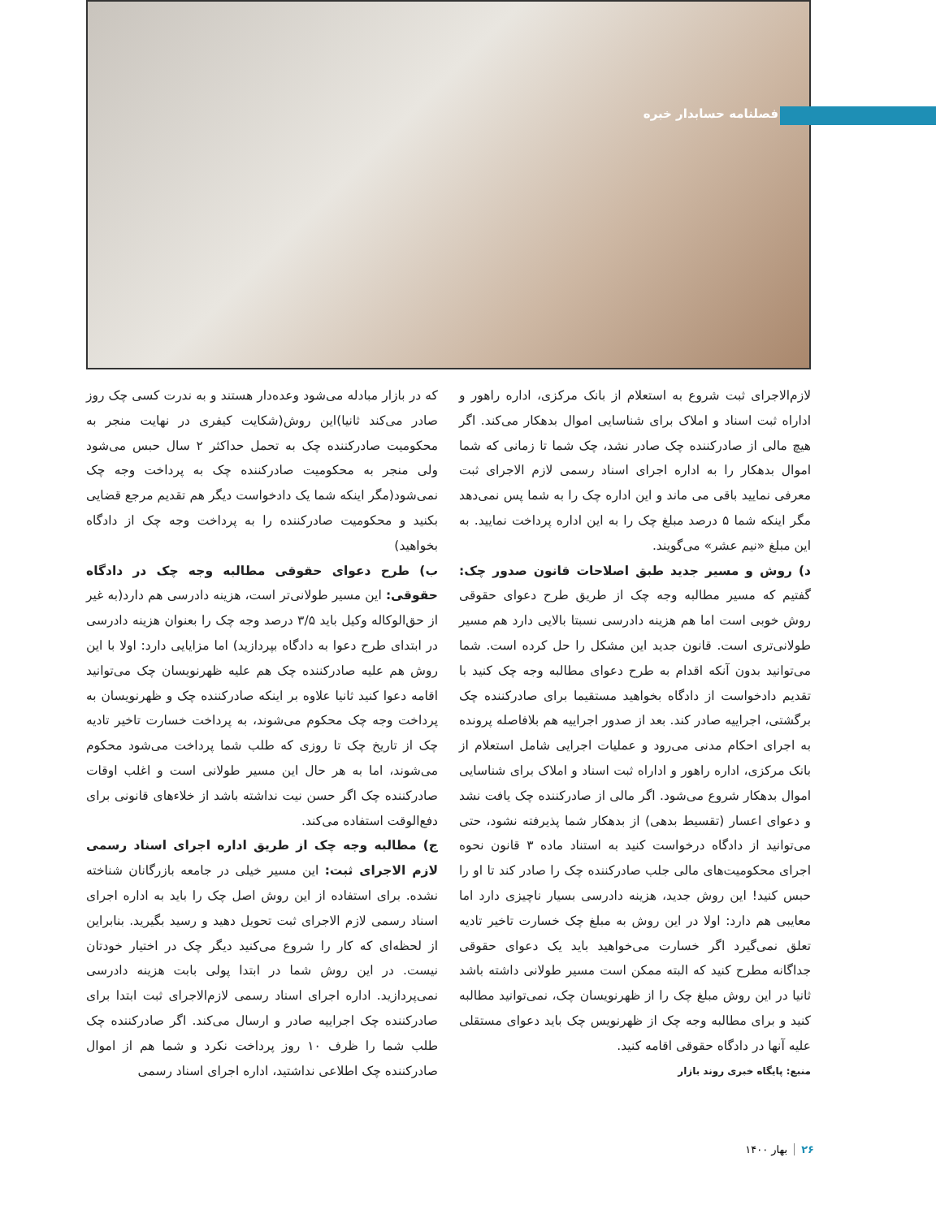فصلنامه حسابدار خبره
که در بازار مبادله می‌شود وعده‌دار هستند و به ندرت کسی چک روز صادر می‌کند ثانیا)این روش(شکایت کیفری در نهایت منجر به محکومیت صادرکننده چک به تحمل حداکثر ۲ سال حبس می‌شود ولی منجر به محکومیت صادرکننده چک به پرداخت وجه چک نمی‌شود(مگر اینکه شما یک دادخواست دیگر هم تقدیم مرجع قضایی بکنید و محکومیت صادرکننده را به پرداخت وجه چک از دادگاه بخواهید)
ب) طرح دعوای حقوقی مطالبه وجه چک در دادگاه حقوقی: این مسیر طولانی‌تر است، هزینه دادرسی هم دارد(به غیر از حق‌الوکاله وکیل باید ۳/۵ درصد وجه چک را بعنوان هزینه دادرسی در ابتدای طرح دعوا به دادگاه بپردازید) اما مزایایی دارد: اولا با این روش هم علیه صادرکننده چک هم علیه ظهرنویسان چک می‌توانید اقامه دعوا کنید ثانیا علاوه بر اینکه صادرکننده چک و ظهرنویسان به پرداخت وجه چک محکوم می‌شوند، به پرداخت خسارت تاخیر تادیه چک از تاریخ چک تا روزی که طلب شما پرداخت می‌شود محکوم می‌شوند، اما به هر حال این مسیر طولانی است و اغلب اوقات صادرکننده چک اگر حسن نیت نداشته باشد از خلاءهای قانونی برای دفع‌الوقت استفاده می‌کند.
ج) مطالبه وجه چک از طریق اداره اجرای اسناد رسمی لازم الاجرای ثبت: این مسیر خیلی در جامعه بازرگانان شناخته نشده. برای استفاده از این روش اصل چک را باید به اداره اجرای اسناد رسمی لازم الاجرای ثبت تحویل دهید و رسید بگیرید. بنابراین از لحظه‌ای که کار را شروع می‌کنید دیگر چک در اختیار خودتان نیست. در این روش شما در ابتدا پولی بابت هزینه دادرسی نمی‌پردازید. اداره اجرای اسناد رسمی لازم‌الاجرای ثبت ابتدا برای صادرکننده چک اجراییه صادر و ارسال می‌کند. اگر صادرکننده چک طلب شما را ظرف ۱۰ روز پرداخت نکرد و شما هم از اموال صادرکننده چک اطلاعی نداشتید، اداره اجرای اسناد رسمی
لازم‌الاجرای ثبت شروع به استعلام از بانک مرکزی، اداره راهور و اداراه ثبت اسناد و املاک برای شناسایی اموال بدهکار می‌کند. اگر هیچ مالی از صادرکننده چک صادر نشد، چک شما تا زمانی که شما اموال بدهکار را به اداره اجرای اسناد رسمی لازم الاجرای ثبت معرفی نمایید باقی می ماند و این اداره چک را به شما پس نمی‌دهد مگر اینکه شما ۵ درصد مبلغ چک را به این اداره پرداخت نمایید. به این مبلغ «نیم عشر» می‌گویند.
د) روش و مسیر جدید طبق اصلاحات قانون صدور چک: گفتیم که مسیر مطالبه وجه چک از طریق طرح دعوای حقوقی روش خوبی است اما هم هزینه دادرسی نسبتا بالایی دارد هم مسیر طولانی‌تری است. قانون جدید این مشکل را حل کرده است. شما می‌توانید بدون آنکه اقدام به طرح دعوای مطالبه وجه چک کنید با تقدیم دادخواست از دادگاه بخواهید مستقیما برای صادرکننده چک برگشتی، اجراییه صادر کند. بعد از صدور اجراییه هم بلافاصله پرونده به اجرای احکام مدنی می‌رود و عملیات اجرایی شامل استعلام از بانک مرکزی، اداره راهور و اداراه ثبت اسناد و املاک برای شناسایی اموال بدهکار شروع می‌شود. اگر مالی از صادرکننده چک یافت نشد و دعوای اعسار (تقسیط بدهی) از بدهکار شما پذیرفته نشود، حتی می‌توانید از دادگاه درخواست کنید به استناد ماده ۳ قانون نحوه اجرای محکومیت‌های مالی جلب صادرکننده چک را صادر کند تا او را حبس کنید! این روش جدید، هزینه دادرسی بسیار ناچیزی دارد اما معایبی هم دارد: اولا در این روش به مبلغ چک خسارت تاخیر تادیه تعلق نمی‌گیرد اگر خسارت می‌خواهید باید یک دعوای حقوقی جداگانه مطرح کنید که البته ممکن است مسیر طولانی داشته باشد ثانیا در این روش مبلغ چک را از ظهرنویسان چک، نمی‌توانید مطالبه کنید و برای مطالبه وجه چک از ظهرنویس چک باید دعوای مستقلی علیه آنها در دادگاه حقوقی اقامه کنید.
منبع: پایگاه خبری روند بازار
۲۶بهار ۱۴۰۰